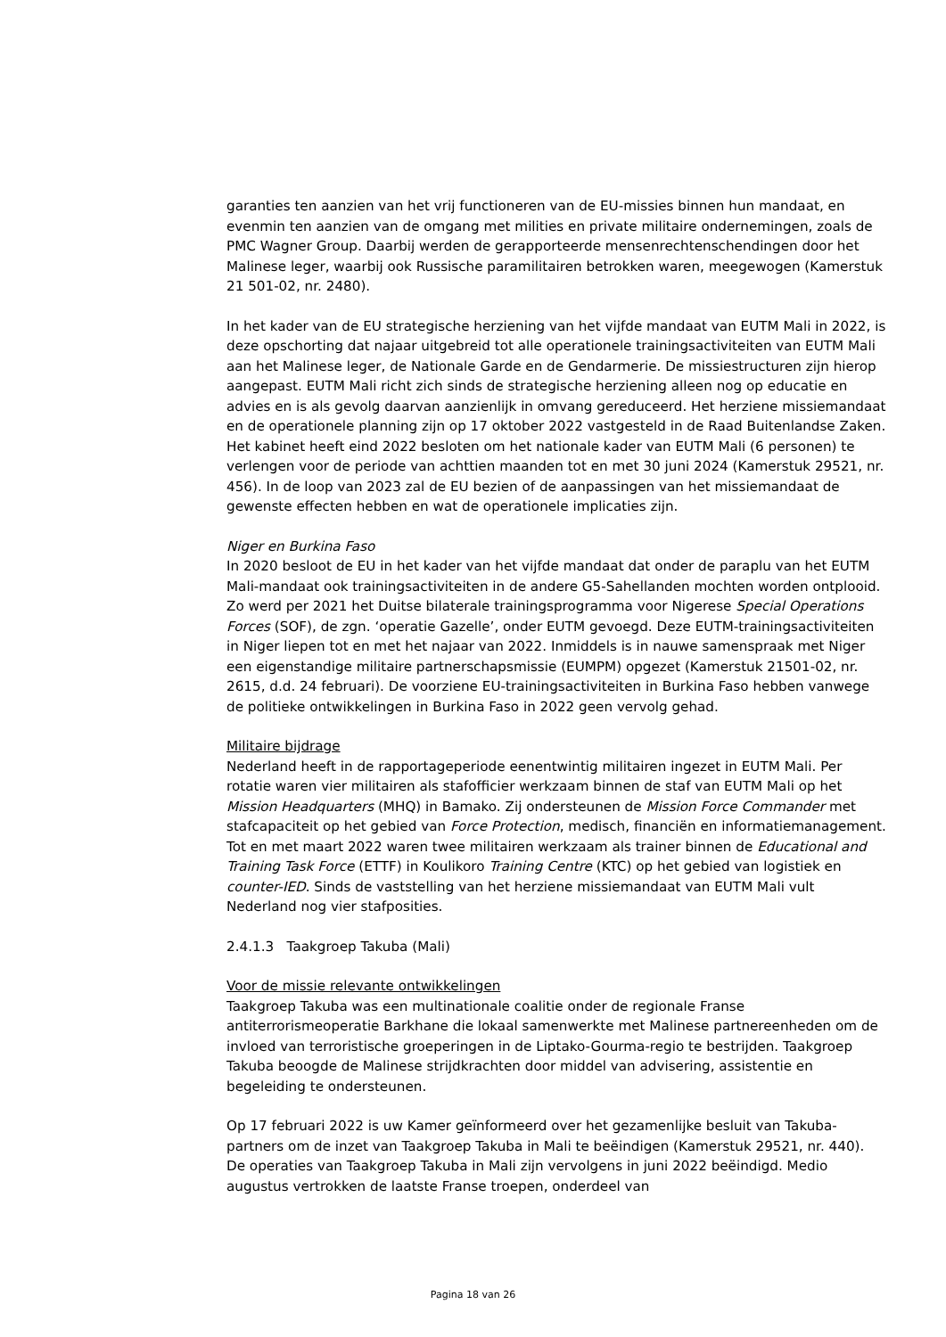garanties ten aanzien van het vrij functioneren van de EU-missies binnen hun mandaat, en evenmin ten aanzien van de omgang met milities en private militaire ondernemingen, zoals de PMC Wagner Group. Daarbij werden de gerapporteerde mensenrechtenschendingen door het Malinese leger, waarbij ook Russische paramilitairen betrokken waren, meegewogen (Kamerstuk 21 501-02, nr. 2480).
In het kader van de EU strategische herziening van het vijfde mandaat van EUTM Mali in 2022, is deze opschorting dat najaar uitgebreid tot alle operationele trainingsactiviteiten van EUTM Mali aan het Malinese leger, de Nationale Garde en de Gendarmerie. De missiestructuren zijn hierop aangepast. EUTM Mali richt zich sinds de strategische herziening alleen nog op educatie en advies en is als gevolg daarvan aanzienlijk in omvang gereduceerd. Het herziene missiemandaat en de operationele planning zijn op 17 oktober 2022 vastgesteld in de Raad Buitenlandse Zaken. Het kabinet heeft eind 2022 besloten om het nationale kader van EUTM Mali (6 personen) te verlengen voor de periode van achttien maanden tot en met 30 juni 2024 (Kamerstuk 29521, nr. 456). In de loop van 2023 zal de EU bezien of de aanpassingen van het missiemandaat de gewenste effecten hebben en wat de operationele implicaties zijn.
Niger en Burkina Faso
In 2020 besloot de EU in het kader van het vijfde mandaat dat onder de paraplu van het EUTM Mali-mandaat ook trainingsactiviteiten in de andere G5-Sahellanden mochten worden ontplooid. Zo werd per 2021 het Duitse bilaterale trainingsprogramma voor Nigerese Special Operations Forces (SOF), de zgn. ‘operatie Gazelle’, onder EUTM gevoegd. Deze EUTM-trainingsactiviteiten in Niger liepen tot en met het najaar van 2022. Inmiddels is in nauwe samenspraak met Niger een eigenstandige militaire partnerschapsmissie (EUMPM) opgezet (Kamerstuk 21501-02, nr. 2615, d.d. 24 februari). De voorziene EU-trainingsactiviteiten in Burkina Faso hebben vanwege de politieke ontwikkelingen in Burkina Faso in 2022 geen vervolg gehad.
Militaire bijdrage
Nederland heeft in de rapportageperiode eenentwintig militairen ingezet in EUTM Mali. Per rotatie waren vier militairen als stafofficier werkzaam binnen de staf van EUTM Mali op het Mission Headquarters (MHQ) in Bamako. Zij ondersteunen de Mission Force Commander met stafcapaciteit op het gebied van Force Protection, medisch, financiën en informatiemanagement. Tot en met maart 2022 waren twee militairen werkzaam als trainer binnen de Educational and Training Task Force (ETTF) in Koulikoro Training Centre (KTC) op het gebied van logistiek en counter-IED. Sinds de vaststelling van het herziene missiemandaat van EUTM Mali vult Nederland nog vier stafposities.
2.4.1.3 Taakgroep Takuba (Mali)
Voor de missie relevante ontwikkelingen
Taakgroep Takuba was een multinationale coalitie onder de regionale Franse antiterrorismeoperatie Barkhane die lokaal samenwerkte met Malinese partnereenheden om de invloed van terroristische groeperingen in de Liptako-Gourma-regio te bestrijden. Taakgroep Takuba beoogde de Malinese strijdkrachten door middel van advisering, assistentie en begeleiding te ondersteunen.
Op 17 februari 2022 is uw Kamer geïnformeerd over het gezamenlijke besluit van Takuba-partners om de inzet van Taakgroep Takuba in Mali te beëindigen (Kamerstuk 29521, nr. 440). De operaties van Taakgroep Takuba in Mali zijn vervolgens in juni 2022 beëindigd. Medio augustus vertrokken de laatste Franse troepen, onderdeel van
Pagina 18 van 26